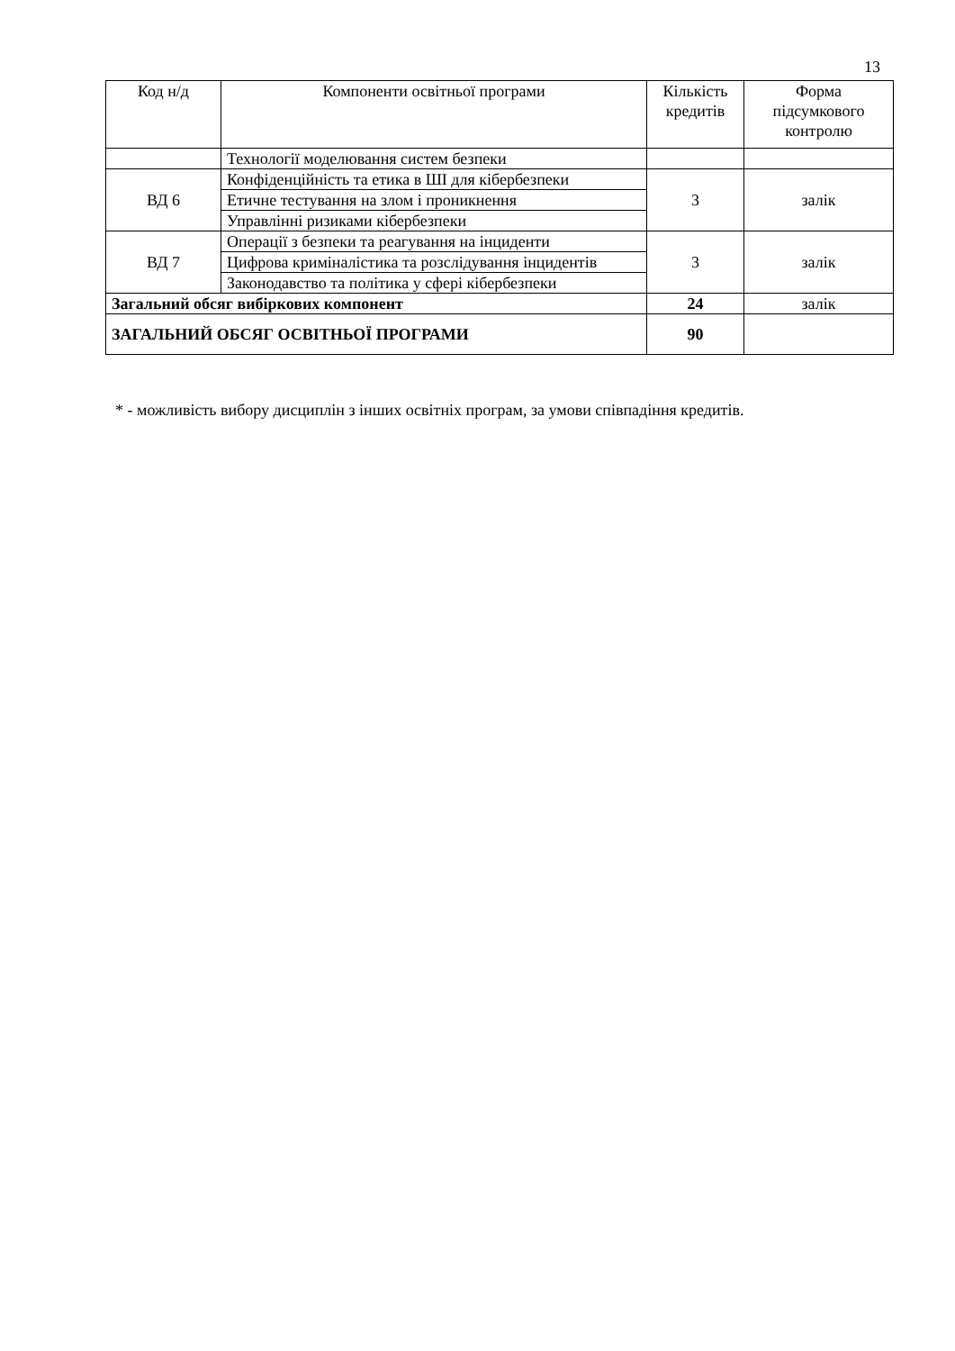13
| Код н/д | Компоненти освітньої програми | Кількість кредитів | Форма підсумкового контролю |
| --- | --- | --- | --- |
| | Технології моделювання систем безпеки | | |
| ВД 6 | Конфіденційність та етика в ШІ для кібербезпеки | 3 | залік |
| | Етичне тестування на злом і проникнення | | |
| | Управлінні ризиками кібербезпеки | | |
| ВД 7 | Операції з безпеки та реагування на інциденти | 3 | залік |
| | Цифрова криміналістика та розслідування інцидентів | | |
| | Законодавство та політика у сфері кібербезпеки | | |
| Загальний обсяг вибіркових компонент | | 24 | залік |
| ЗАГАЛЬНИЙ ОБСЯГ ОСВІТНЬОЇ ПРОГРАМИ | | 90 | |
* - можливість вибору дисциплін з інших освітніх програм, за умови співпадіння кредитів.